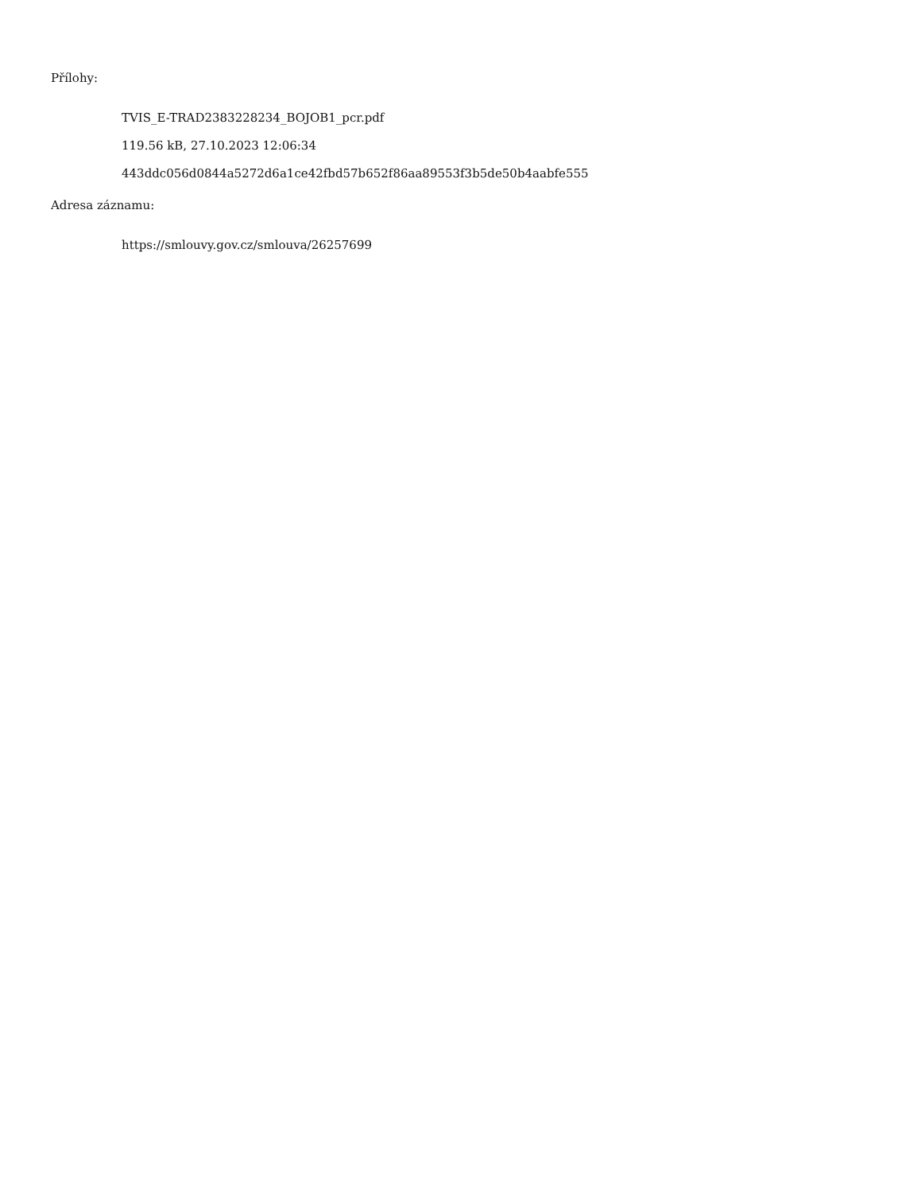Přílohy:
TVIS_E-TRAD2383228234_BOJOB1_pcr.pdf
119.56 kB, 27.10.2023 12:06:34
443ddc056d0844a5272d6a1ce42fbd57b652f86aa89553f3b5de50b4aabfe555
Adresa záznamu:
https://smlouvy.gov.cz/smlouva/26257699